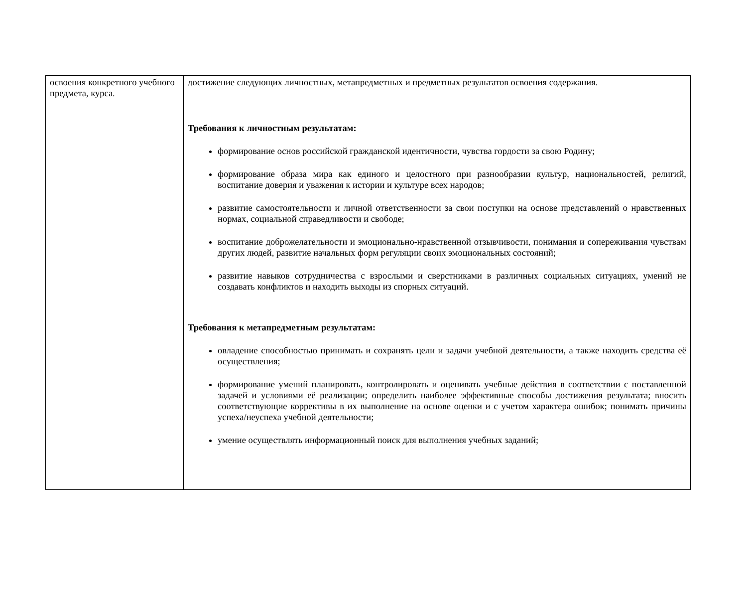| освоения конкретного учебного предмета, курса. | достижение следующих личностных, метапредметных и предметных результатов освоения содержания. Требования к личностным результатам: формирование основ российской гражданской идентичности, чувства гордости за свою Родину; формирование образа мира как единого и целостного при разнообразии культур, национальностей, религий, воспитание доверия и уважения к истории и культуре всех народов; развитие самостоятельности и личной ответственности за свои поступки на основе представлений о нравственных нормах, социальной справедливости и свободе; воспитание доброжелательности и эмоционально-нравственной отзывчивости, понимания и сопереживания чувствам других людей, развитие начальных форм регуляции своих эмоциональных состояний; развитие навыков сотрудничества с взрослыми и сверстниками в различных социальных ситуациях, умений не создавать конфликтов и находить выходы из спорных ситуаций. Требования к метапредметным результатам: овладение способностью принимать и сохранять цели и задачи учебной деятельности, а также находить средства её осуществления; формирование умений планировать, контролировать и оценивать учебные действия в соответствии с поставленной задачей и условиями её реализации; определить наиболее эффективные способы достижения результата; вносить соответствующие коррективы в их выполнение на основе оценки и с учетом характера ошибок; понимать причины успеха/неуспеха учебной деятельности; умение осуществлять информационный поиск для выполнения учебных заданий; |